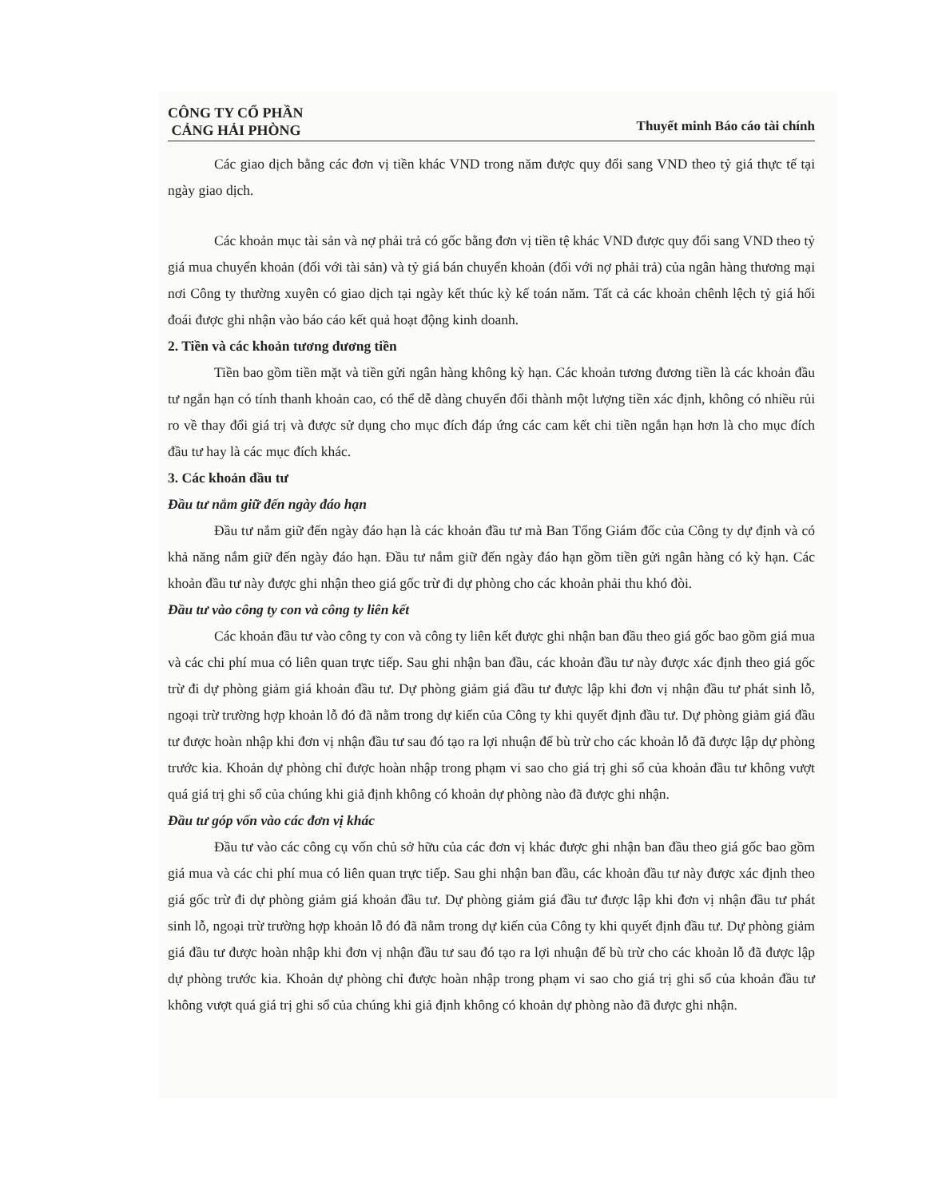CÔNG TY CỔ PHẦN
CẢNG HẢI PHÒNG
Thuyết minh Báo cáo tài chính
Các giao dịch bằng các đơn vị tiền khác VND trong năm được quy đổi sang VND theo tỷ giá thực tế tại ngày giao dịch.
Các khoản mục tài sản và nợ phải trả có gốc bằng đơn vị tiền tệ khác VND được quy đổi sang VND theo tỷ giá mua chuyển khoản (đối với tài sản) và tỷ giá bán chuyển khoản (đối với nợ phải trả) của ngân hàng thương mại nơi Công ty thường xuyên có giao dịch tại ngày kết thúc kỳ kế toán năm. Tất cả các khoản chênh lệch tỷ giá hối đoái được ghi nhận vào báo cáo kết quả hoạt động kinh doanh.
2. Tiền và các khoản tương đương tiền
Tiền bao gồm tiền mặt và tiền gửi ngân hàng không kỳ hạn. Các khoản tương đương tiền là các khoản đầu tư ngắn hạn có tính thanh khoản cao, có thể dễ dàng chuyển đổi thành một lượng tiền xác định, không có nhiều rủi ro về thay đổi giá trị và được sử dụng cho mục đích đáp ứng các cam kết chi tiền ngắn hạn hơn là cho mục đích đầu tư hay là các mục đích khác.
3. Các khoản đầu tư
Đầu tư nắm giữ đến ngày đáo hạn
Đầu tư nắm giữ đến ngày đáo hạn là các khoản đầu tư mà Ban Tổng Giám đốc của Công ty dự định và có khả năng nắm giữ đến ngày đáo hạn. Đầu tư nắm giữ đến ngày đáo hạn gồm tiền gửi ngân hàng có kỳ hạn. Các khoản đầu tư này được ghi nhận theo giá gốc trừ đi dự phòng cho các khoản phải thu khó đòi.
Đầu tư vào công ty con và công ty liên kết
Các khoản đầu tư vào công ty con và công ty liên kết được ghi nhận ban đầu theo giá gốc bao gồm giá mua và các chi phí mua có liên quan trực tiếp. Sau ghi nhận ban đầu, các khoản đầu tư này được xác định theo giá gốc trừ đi dự phòng giảm giá khoản đầu tư. Dự phòng giảm giá đầu tư được lập khi đơn vị nhận đầu tư phát sinh lỗ, ngoại trừ trường hợp khoản lỗ đó đã nằm trong dự kiến của Công ty khi quyết định đầu tư. Dự phòng giảm giá đầu tư được hoàn nhập khi đơn vị nhận đầu tư sau đó tạo ra lợi nhuận để bù trừ cho các khoản lỗ đã được lập dự phòng trước kia. Khoản dự phòng chỉ được hoàn nhập trong phạm vi sao cho giá trị ghi sổ của khoản đầu tư không vượt quá giá trị ghi sổ của chúng khi giả định không có khoản dự phòng nào đã được ghi nhận.
Đầu tư góp vốn vào các đơn vị khác
Đầu tư vào các công cụ vốn chủ sở hữu của các đơn vị khác được ghi nhận ban đầu theo giá gốc bao gồm giá mua và các chi phí mua có liên quan trực tiếp. Sau ghi nhận ban đầu, các khoản đầu tư này được xác định theo giá gốc trừ đi dự phòng giảm giá khoản đầu tư. Dự phòng giảm giá đầu tư được lập khi đơn vị nhận đầu tư phát sinh lỗ, ngoại trừ trường hợp khoản lỗ đó đã nằm trong dự kiến của Công ty khi quyết định đầu tư. Dự phòng giảm giá đầu tư được hoàn nhập khi đơn vị nhận đầu tư sau đó tạo ra lợi nhuận để bù trừ cho các khoản lỗ đã được lập dự phòng trước kia. Khoản dự phòng chỉ được hoàn nhập trong phạm vi sao cho giá trị ghi sổ của khoản đầu tư không vượt quá giá trị ghi sổ của chúng khi giả định không có khoản dự phòng nào đã được ghi nhận.